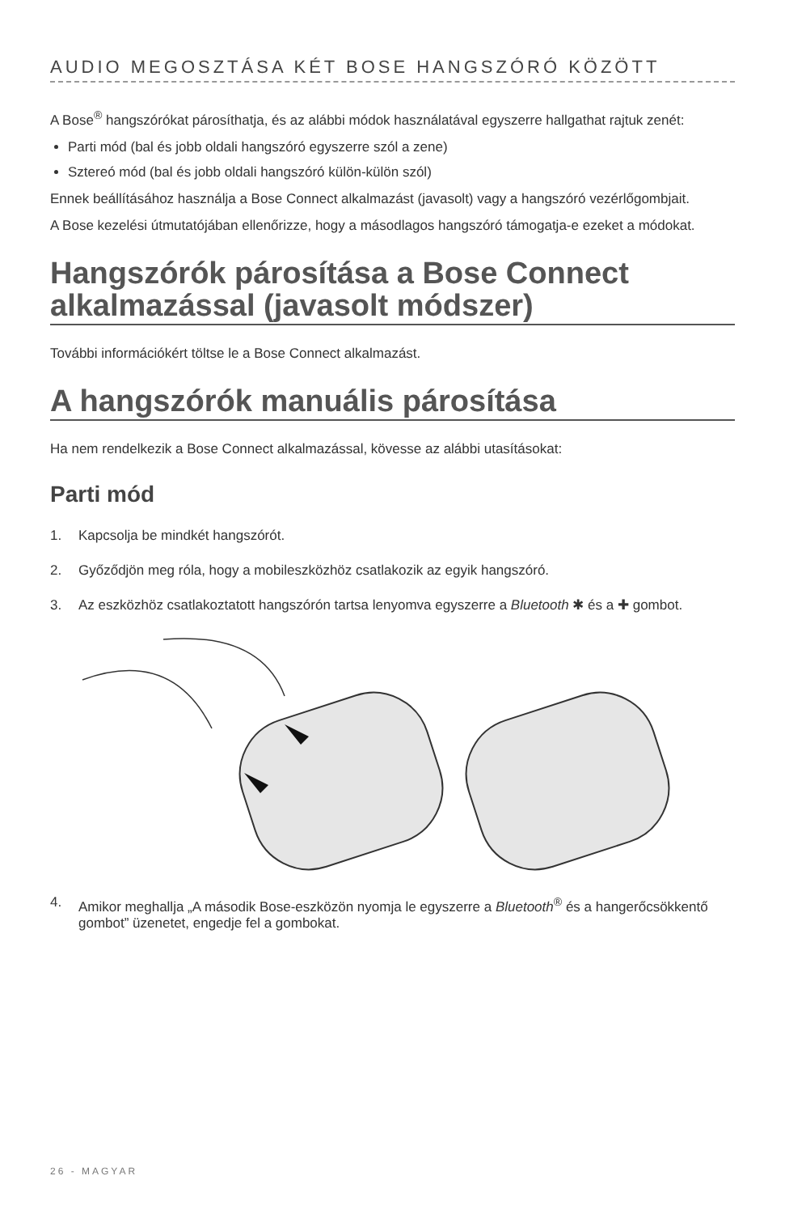AUDIO MEGOSZTÁSA KÉT BOSE HANGSZÓRÓ KÖZÖTT
A Bose<sup>®</sup> hangszórókat párosíthatja, és az alábbi módok használatával egyszerre hallgathat rajtuk zenét:
Parti mód (bal és jobb oldali hangszóró egyszerre szól a zene)
Sztereó mód (bal és jobb oldali hangszóró külön-külön szól)
Ennek beállításához használja a Bose Connect alkalmazást (javasolt) vagy a hangszóró vezérlőgombjait.
A Bose kezelési útmutatójában ellenőrizze, hogy a másodlagos hangszóró támogatja-e ezeket a módokat.
Hangszórók párosítása a Bose Connect alkalmazással (javasolt módszer)
További információkért töltse le a Bose Connect alkalmazást.
A hangszórók manuális párosítása
Ha nem rendelkezik a Bose Connect alkalmazással, kövesse az alábbi utasításokat:
Parti mód
1. Kapcsolja be mindkét hangszórót.
2. Győződjön meg róla, hogy a mobileszközhöz csatlakozik az egyik hangszóró.
3. Az eszközhöz csatlakoztatott hangszórón tartsa lenyomva egyszerre a Bluetooth ✱ és a ✚ gombot.
4. Amikor meghallja „A második Bose-eszközön nyomja le egyszerre a Bluetooth<sup>®</sup> és a hangerőcsökkentő gombot” üzenetet, engedje fel a gombokat.
26 - MAGYAR